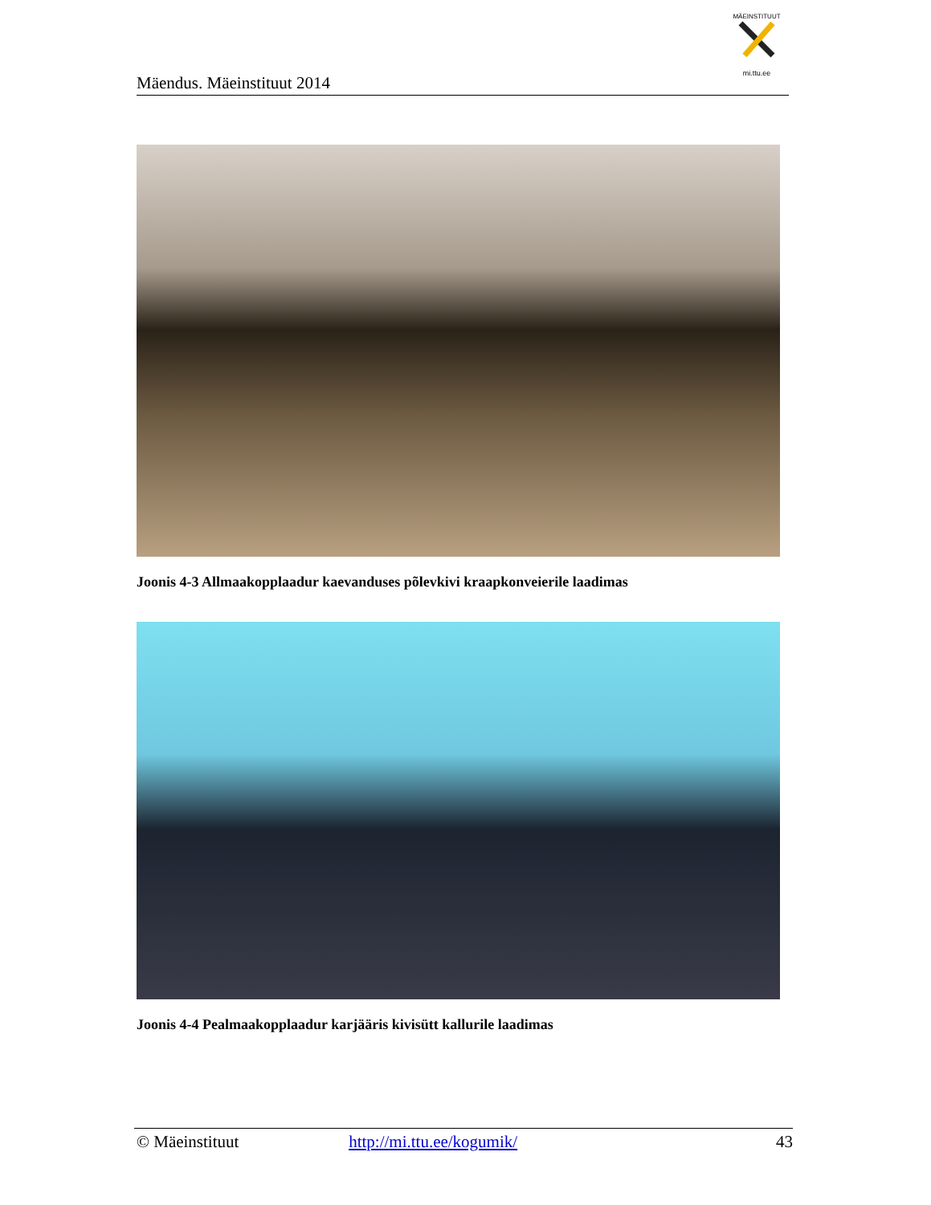Mäendus. Mäeinstituut 2014
MÄEINSTITUUT
mi.ttu.ee
Joonis 4-3 Allmaakopplaadur kaevanduses põlevkivi kraapkonveierile laadimas
Joonis 4-4 Pealmaakopplaadur karjääris kivisütt kallurile laadimas
© Mäeinstituut http://mi.ttu.ee/kogumik/ 43